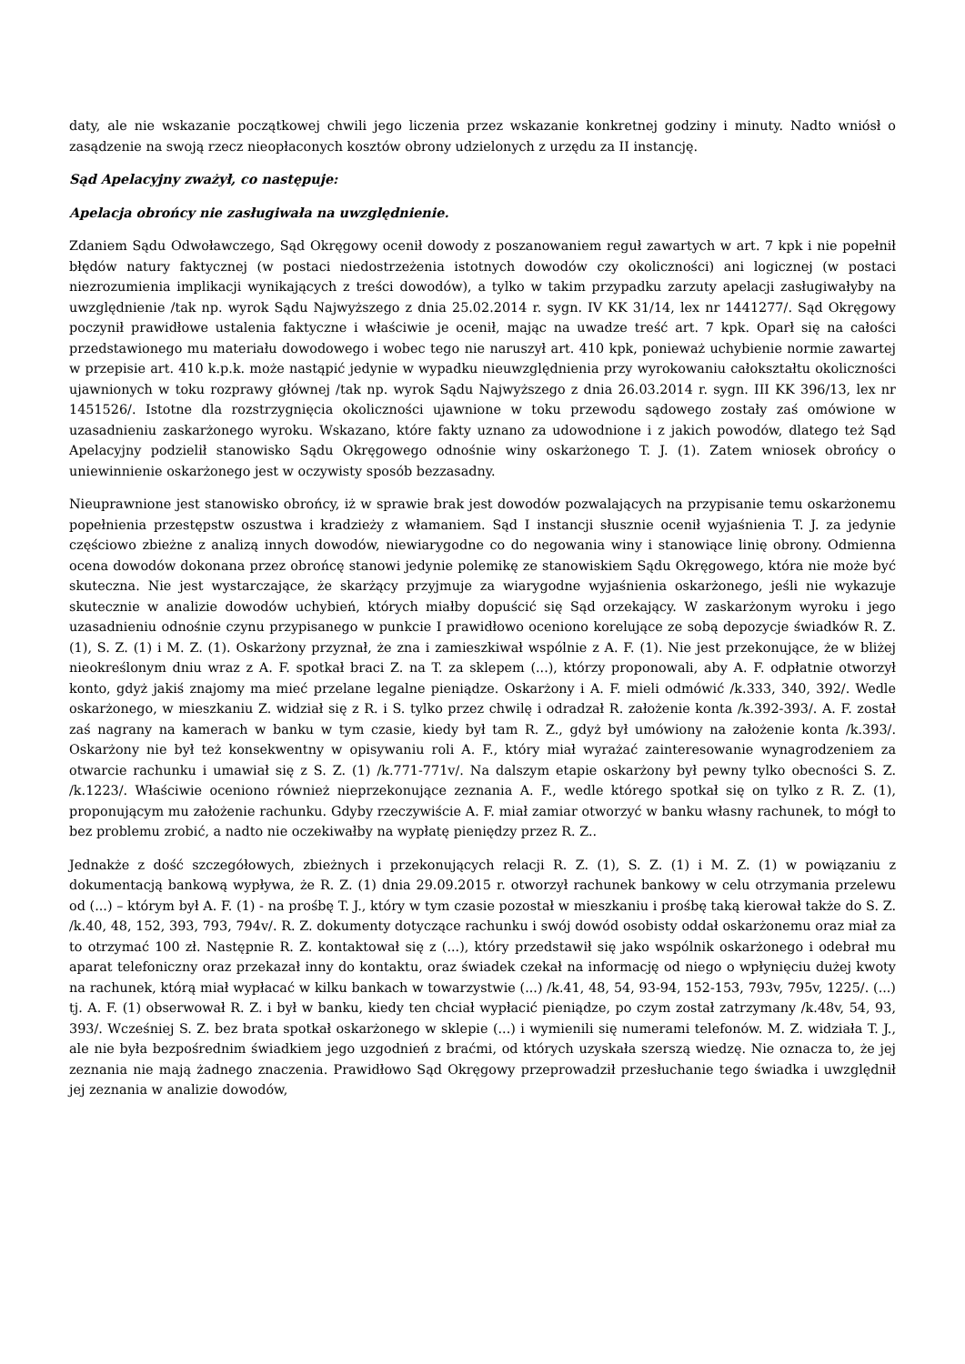daty, ale nie wskazanie początkowej chwili jego liczenia przez wskazanie konkretnej godziny i minuty. Nadto wniósł o zasądzenie na swoją rzecz nieopłaconych kosztów obrony udzielonych z urzędu za II instancję.
Sąd Apelacyjny zważył, co następuje:
Apelacja obrońcy nie zasługiwała na uwzględnienie.
Zdaniem Sądu Odwoławczego, Sąd Okręgowy ocenił dowody z poszanowaniem reguł zawartych w art. 7 kpk i nie popełnił błędów natury faktycznej (w postaci niedostrzeżenia istotnych dowodów czy okoliczności) ani logicznej (w postaci niezrozumienia implikacji wynikających z treści dowodów), a tylko w takim przypadku zarzuty apelacji zasługiwałyby na uwzględnienie /tak np. wyrok Sądu Najwyższego z dnia 25.02.2014 r. sygn. IV KK 31/14, lex nr 1441277/. Sąd Okręgowy poczynił prawidłowe ustalenia faktyczne i właściwie je ocenił, mając na uwadze treść art. 7 kpk. Oparł się na całości przedstawionego mu materiału dowodowego i wobec tego nie naruszył art. 410 kpk, ponieważ uchybienie normie zawartej w przepisie art. 410 k.p.k. może nastąpić jedynie w wypadku nieuwzględnienia przy wyrokowaniu całokształtu okoliczności ujawnionych w toku rozprawy głównej /tak np. wyrok Sądu Najwyższego z dnia 26.03.2014 r. sygn. III KK 396/13, lex nr 1451526/. Istotne dla rozstrzygnięcia okoliczności ujawnione w toku przewodu sądowego zostały zaś omówione w uzasadnieniu zaskarżonego wyroku. Wskazano, które fakty uznano za udowodnione i z jakich powodów, dlatego też Sąd Apelacyjny podzielił stanowisko Sądu Okręgowego odnośnie winy oskarżonego T. J. (1). Zatem wniosek obrońcy o uniewinnienie oskarżonego jest w oczywisty sposób bezzasadny.
Nieuprawnione jest stanowisko obrońcy, iż w sprawie brak jest dowodów pozwalających na przypisanie temu oskarżonemu popełnienia przestępstw oszustwa i kradzieży z włamaniem. Sąd I instancji słusznie ocenił wyjaśnienia T. J. za jedynie częściowo zbieżne z analizą innych dowodów, niewiarygodne co do negowania winy i stanowiące linię obrony. Odmienna ocena dowodów dokonana przez obrońcę stanowi jedynie polemikę ze stanowiskiem Sądu Okręgowego, która nie może być skuteczna. Nie jest wystarczające, że skarżący przyjmuje za wiarygodne wyjaśnienia oskarżonego, jeśli nie wykazuje skutecznie w analizie dowodów uchybień, których miałby dopuścić się Sąd orzekający. W zaskarżonym wyroku i jego uzasadnieniu odnośnie czynu przypisanego w punkcie I prawidłowo oceniono korelujące ze sobą depozycje świadków R. Z. (1), S. Z. (1) i M. Z. (1). Oskarżony przyznał, że zna i zamieszkiwał wspólnie z A. F. (1). Nie jest przekonujące, że w bliżej nieokreślonym dniu wraz z A. F. spotkał braci Z. na T. za sklepem (...), którzy proponowali, aby A. F. odpłatnie otworzył konto, gdyż jakiś znajomy ma mieć przelane legalne pieniądze. Oskarżony i A. F. mieli odmówić /k.333, 340, 392/. Wedle oskarżonego, w mieszkaniu Z. widział się z R. i S. tylko przez chwilę i odradzał R. założenie konta /k.392-393/. A. F. został zaś nagrany na kamerach w banku w tym czasie, kiedy był tam R. Z., gdyż był umówiony na założenie konta /k.393/. Oskarżony nie był też konsekwentny w opisywaniu roli A. F., który miał wyrażać zainteresowanie wynagrodzeniem za otwarcie rachunku i umawiał się z S. Z. (1) /k.771-771v/. Na dalszym etapie oskarżony był pewny tylko obecności S. Z. /k.1223/. Właściwie oceniono również nieprzekonujące zeznania A. F., wedle którego spotkał się on tylko z R. Z. (1), proponującym mu założenie rachunku. Gdyby rzeczywiście A. F. miał zamiar otworzyć w banku własny rachunek, to mógł to bez problemu zrobić, a nadto nie oczekiwałby na wypłatę pieniędzy przez R. Z..
Jednakże z dość szczegółowych, zbieżnych i przekonujących relacji R. Z. (1), S. Z. (1) i M. Z. (1) w powiązaniu z dokumentacją bankową wypływa, że R. Z. (1) dnia 29.09.2015 r. otworzył rachunek bankowy w celu otrzymania przelewu od (...) – którym był A. F. (1) - na prośbę T. J., który w tym czasie pozostał w mieszkaniu i prośbę taką kierował także do S. Z. /k.40, 48, 152, 393, 793, 794v/. R. Z. dokumenty dotyczące rachunku i swój dowód osobisty oddał oskarżonemu oraz miał za to otrzymać 100 zł. Następnie R. Z. kontaktował się z (...), który przedstawił się jako wspólnik oskarżonego i odebrał mu aparat telefoniczny oraz przekazał inny do kontaktu, oraz świadek czekał na informację od niego o wpłynięciu dużej kwoty na rachunek, którą miał wypłacać w kilku bankach w towarzystwie (...) /k.41, 48, 54, 93-94, 152-153, 793v, 795v, 1225/. (...) tj. A. F. (1) obserwował R. Z. i był w banku, kiedy ten chciał wypłacić pieniądze, po czym został zatrzymany /k.48v, 54, 93, 393/. Wcześniej S. Z. bez brata spotkał oskarżonego w sklepie (...) i wymienili się numerami telefonów. M. Z. widziała T. J., ale nie była bezpośrednim świadkiem jego uzgodnień z braćmi, od których uzyskała szerszą wiedzę. Nie oznacza to, że jej zeznania nie mają żadnego znaczenia. Prawidłowo Sąd Okręgowy przeprowadził przesłuchanie tego świadka i uwzględnił jej zeznania w analizie dowodów,